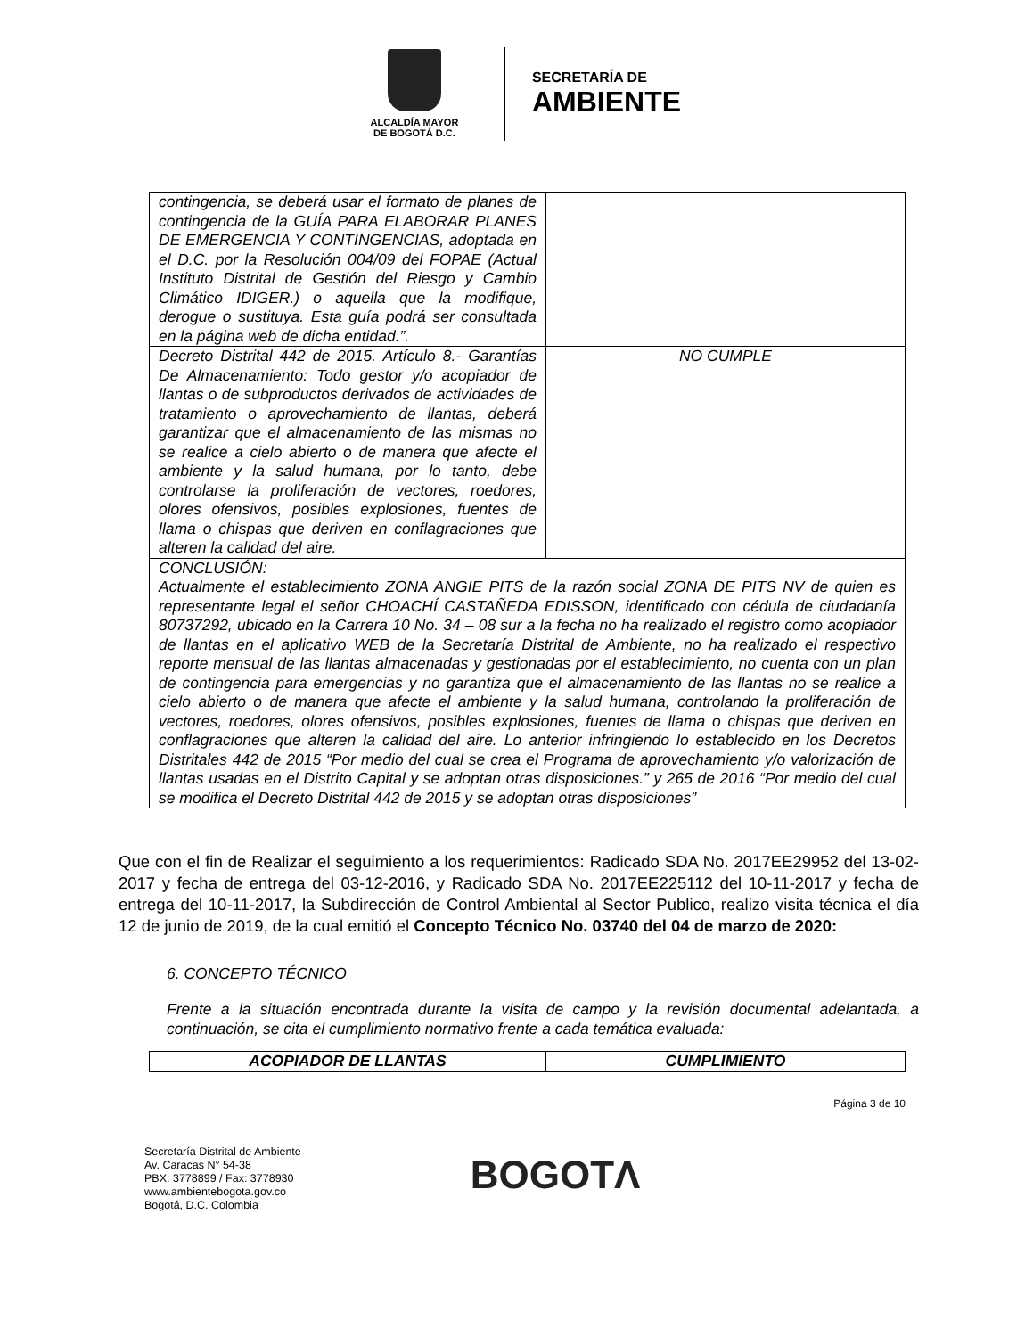ALCALDÍA MAYOR
DE BOGOTÁ D.C.
SECRETARÍA DE
AMBIENTE
| contingencia, se deberá usar el formato de planes de contingencia de la GUÍA PARA ELABORAR PLANES DE EMERGENCIA Y CONTINGENCIAS, adoptada en el D.C. por la Resolución 004/09 del FOPAE (Actual Instituto Distrital de Gestión del Riesgo y Cambio Climático IDIGER.) o aquella que la modifique, derogue o sustituya. Esta guía podrá ser consultada en la página web de dicha entidad.”. | |
| Decreto Distrital 442 de 2015. Artículo 8.- Garantías De Almacenamiento: Todo gestor y/o acopiador de llantas o de subproductos derivados de actividades de tratamiento o aprovechamiento de llantas, deberá garantizar que el almacenamiento de las mismas no se realice a cielo abierto o de manera que afecte el ambiente y la salud humana, por lo tanto, debe controlarse la proliferación de vectores, roedores, olores ofensivos, posibles explosiones, fuentes de llama o chispas que deriven en conflagraciones que alteren la calidad del aire. | NO CUMPLE |
| CONCLUSIÓN: Actualmente el establecimiento ZONA ANGIE PITS de la razón social ZONA DE PITS NV de quien es representante legal el señor CHOACHÍ CASTAÑEDA EDISSON, identificado con cédula de ciudadanía 80737292, ubicado en la Carrera 10 No. 34 – 08 sur a la fecha no ha realizado el registro como acopiador de llantas en el aplicativo WEB de la Secretaría Distrital de Ambiente, no ha realizado el respectivo reporte mensual de las llantas almacenadas y gestionadas por el establecimiento, no cuenta con un plan de contingencia para emergencias y no garantiza que el almacenamiento de las llantas no se realice a cielo abierto o de manera que afecte el ambiente y la salud humana, controlando la proliferación de vectores, roedores, olores ofensivos, posibles explosiones, fuentes de llama o chispas que deriven en conflagraciones que alteren la calidad del aire. Lo anterior infringiendo lo establecido en los Decretos Distritales 442 de 2015 “Por medio del cual se crea el Programa de aprovechamiento y/o valorización de llantas usadas en el Distrito Capital y se adoptan otras disposiciones.” y 265 de 2016 “Por medio del cual se modifica el Decreto Distrital 442 de 2015 y se adoptan otras disposiciones” | |
Que con el fin de Realizar el seguimiento a los requerimientos: Radicado SDA No. 2017EE29952 del 13-02-2017 y fecha de entrega del 03-12-2016, y Radicado SDA No. 2017EE225112 del 10-11-2017 y fecha de entrega del 10-11-2017, la Subdirección de Control Ambiental al Sector Publico, realizo visita técnica el día 12 de junio de 2019, de la cual emitió el Concepto Técnico No. 03740 del 04 de marzo de 2020:
6. CONCEPTO TÉCNICO
Frente a la situación encontrada durante la visita de campo y la revisión documental adelantada, a continuación, se cita el cumplimiento normativo frente a cada temática evaluada:
| ACOPIADOR DE LLANTAS | CUMPLIMIENTO |
| --- | --- |
Página 3 de 10
Secretaría Distrital de Ambiente
Av. Caracas N° 54-38
PBX: 3778899 / Fax: 3778930
www.ambientebogota.gov.co
Bogotá, D.C. Colombia
BOGOTΛ